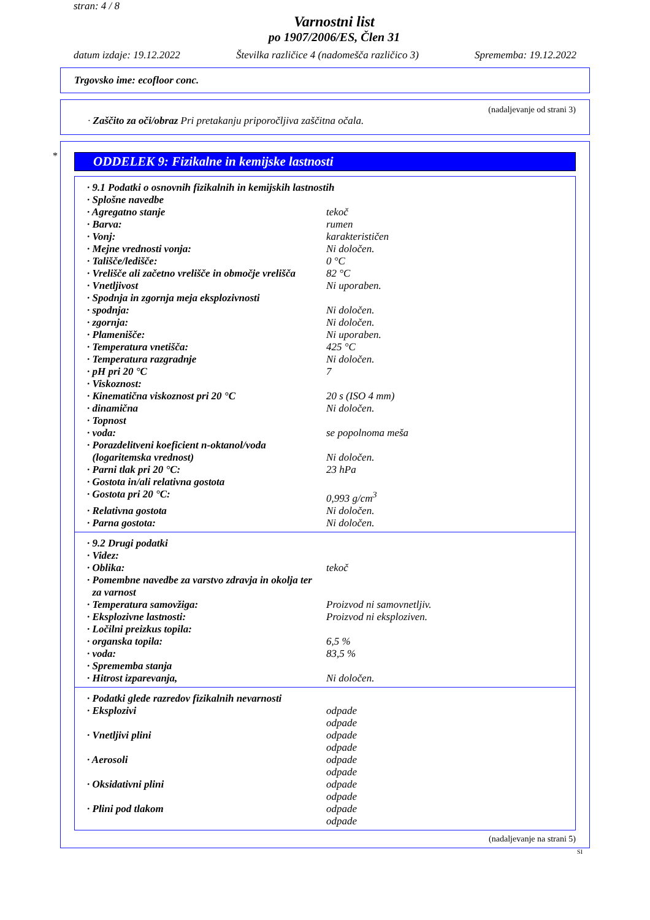stran: 4 / 8
Varnostni list
po 1907/2006/ES, Člen 31
datum izdaje: 19.12.2022 Številka različice 4 (nadomešča različico 3) Sprememba: 19.12.2022
Trgovsko ime: ecofloor conc.
(nadaljevanje od strani 3)
· Zaščito za oči/obraz Pri pretakanju priporočljiva zaščitna očala.
*
ODDELEK 9: Fizikalne in kemijske lastnosti
| · 9.1 Podatki o osnovnih fizikalnih in kemijskih lastnostih | |
| · Splošne navedbe | |
| · Agregatno stanje | tekoč |
| · Barva: | rumen |
| · Vonj: | karakterističen |
| · Mejne vrednosti vonja: | Ni določen. |
| · Tališče/ledišče: | 0 °C |
| · Vrelišče ali začetno vrelišče in območje vrelišča | 82 °C |
| · Vnetljivost | Ni uporaben. |
| · Spodnja in zgornja meja eksplozivnosti | |
| · spodnja: | Ni določen. |
| · zgornja: | Ni določen. |
| · Plamenišče: | Ni uporaben. |
| · Temperatura vnetišča: | 425 °C |
| · Temperatura razgradnje | Ni določen. |
| · pH pri 20 °C | 7 |
| · Viskoznost: | |
| · Kinematična viskoznost pri 20 °C | 20 s (ISO 4 mm) |
| · dinamična | Ni določen. |
| · Topnost | |
| · voda: | se popolnoma meša |
| · Porazdelitveni koeficient n-oktanol/voda (logaritemska vrednost) | Ni določen. |
| · Parni tlak pri 20 °C: | 23 hPa |
| · Gostota in/ali relativna gostota | |
| · Gostota pri 20 °C: | 0,993 g/cm<sup>3</sup> |
| · Relativna gostota | Ni določen. |
| · Parna gostota: | Ni določen. |
| · 9.2 Drugi podatki | |
| · Videz: | |
| · Oblika: | tekoč |
| · Pomembne navedbe za varstvo zdravja in okolja ter za varnost | |
| · Temperatura samovžiga: | Proizvod ni samovnetljiv. |
| · Eksplozivne lastnosti: | Proizvod ni eksploziven. |
| · Ločilni preizkus topila: | |
| · organska topila: | 6,5 % |
| · voda: | 83,5 % |
| · Sprememba stanja | |
| · Hitrost izparevanja, | Ni določen. |
| · Podatki glede razredov fizikalnih nevarnosti | |
| · Eksplozivi | odpade odpade |
| · Vnetljivi plini | odpade odpade |
| · Aerosoli | odpade odpade |
| · Oksidativni plini | odpade odpade |
| · Plini pod tlakom | odpade odpade |
(nadaljevanje na strani 5)
SI